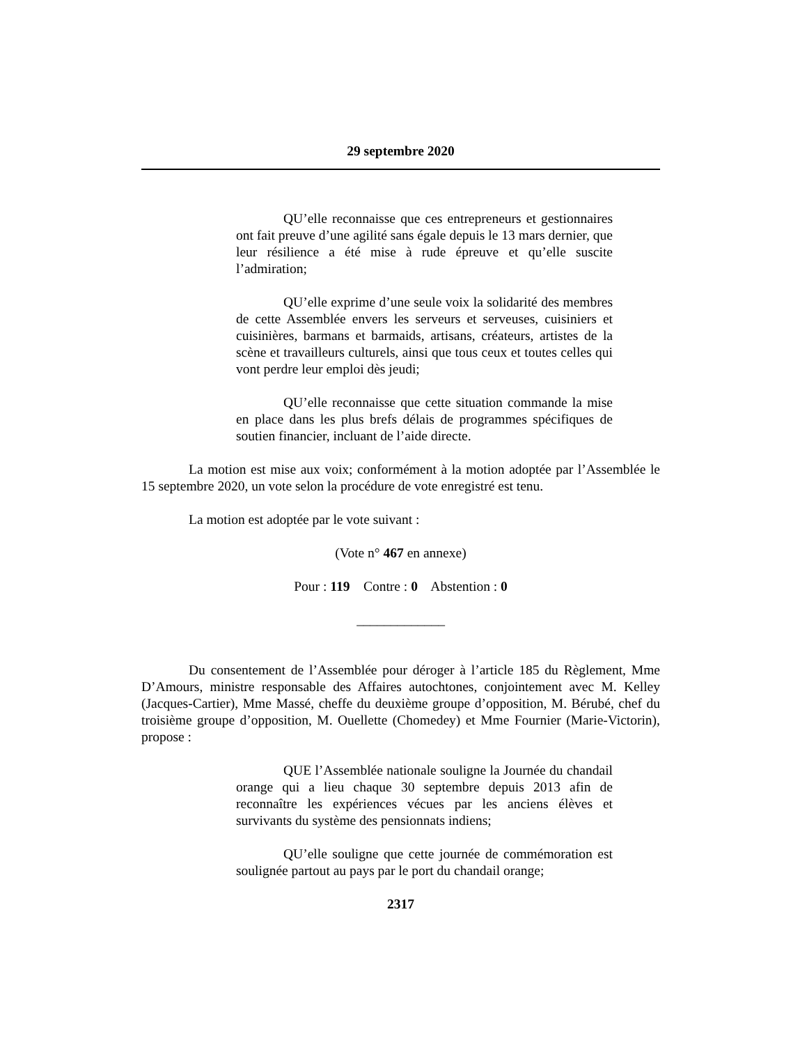29 septembre 2020
QU’elle reconnaisse que ces entrepreneurs et gestionnaires ont fait preuve d’une agilité sans égale depuis le 13 mars dernier, que leur résilience a été mise à rude épreuve et qu’elle suscite l’admiration;
QU’elle exprime d’une seule voix la solidarité des membres de cette Assemblée envers les serveurs et serveuses, cuisiniers et cuisinières, barmans et barmaids, artisans, créateurs, artistes de la scène et travailleurs culturels, ainsi que tous ceux et toutes celles qui vont perdre leur emploi dès jeudi;
QU’elle reconnaisse que cette situation commande la mise en place dans les plus brefs délais de programmes spécifiques de soutien financier, incluant de l’aide directe.
La motion est mise aux voix; conformément à la motion adoptée par l’Assemblée le 15 septembre 2020, un vote selon la procédure de vote enregistré est tenu.
La motion est adoptée par le vote suivant :
(Vote n° 467 en annexe)
Pour : 119 Contre : 0 Abstention : 0
_____________
Du consentement de l’Assemblée pour déroger à l’article 185 du Règlement, Mme D’Amours, ministre responsable des Affaires autochtones, conjointement avec M. Kelley (Jacques-Cartier), Mme Massé, cheffe du deuxième groupe d’opposition, M. Bérubé, chef du troisième groupe d’opposition, M. Ouellette (Chomedey) et Mme Fournier (Marie-Victorin), propose :
QUE l’Assemblée nationale souligne la Journée du chandail orange qui a lieu chaque 30 septembre depuis 2013 afin de reconnaître les expériences vécues par les anciens élèves et survivants du système des pensionnats indiens;
QU’elle souligne que cette journée de commémoration est soulignée partout au pays par le port du chandail orange;
2317